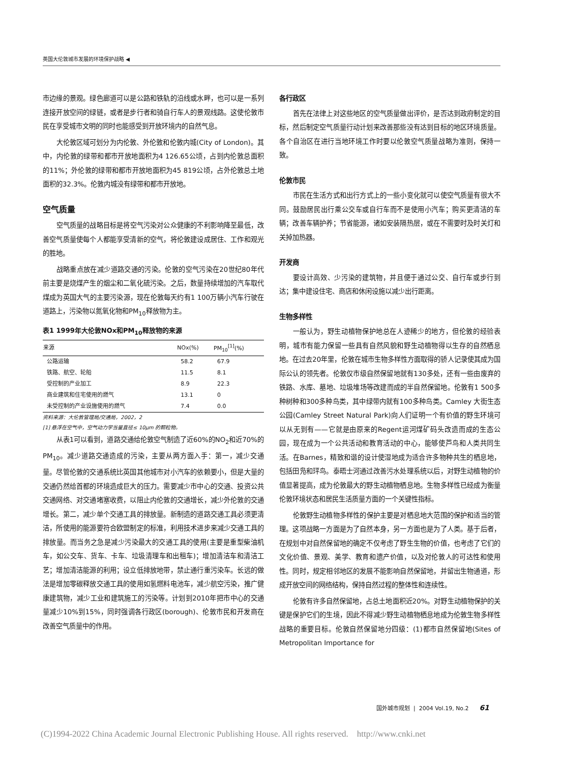英国大伦敦城市发展的环境保护战略 ◀
市边缘的景观。绿色廊道可以是公路和铁轨的沿线或水畔，也可以是一系列连接开放空间的绿链，或者是步行者和骑自行车人的景观线路。这使伦敦市民在享受城市文明的同时也能感受到开放环境内的自然气息。
大伦敦区域可划分为内伦敦、外伦敦和伦敦内城(City of London)。其中，内伦敦的绿带和都市开放地面积为4 126.65公顷，占到内伦敦总面积的11%；外伦敦的绿带和都市开放地面积为45 819公顷，占外伦敦总土地面积的32.3%。伦敦内城没有绿带和都市开放地。
空气质量
空气质量的战略目标是将空气污染对公众健康的不利影响降至最低，改善空气质量使每个人都能享受清新的空气，将伦敦建设成居住、工作和观光的胜地。
战略重点放在减少道路交通的污染。伦敦的空气污染在20世纪80年代前主要是烧煤产生的烟尘和二氧化硫污染。之后，数量持续增加的汽车取代煤成为英国大气的主要污染源，现在伦敦每天约有1 100万辆小汽车行驶在道路上，污染物以氮氧化物和PM<sub>10</sub>释放物为主。
表1 1999年大伦敦NOx和PM<sub>10</sub>释放物的来源
| 来源 | NOx(%) | PM<sub>10</sub><sup>[1]</sup>(%) |
| --- | --- | --- |
| 公路运输 | 58.2 | 67.9 |
| 铁路、航空、轮船 | 11.5 | 8.1 |
| 受控制的产业加工 | 8.9 | 22.3 |
| 商业建筑和住宅使用的燃气 | 13.1 | 0 |
| 未受控制的产业设施使用的燃气 | 7.4 | 0.0 |
资料来源：大伦敦管理局/交通局，2002，2
[1] 悬浮在空气中，空气动力学当量直径≤ 10μm 的颗粒物。
从表1可以看到，道路交通给伦敦空气制造了近60%的NO<sub>2</sub>和近70%的PM<sub>10</sub>。减少道路交通造成的污染，主要从两方面入手：第一，减少交通量。尽管伦敦的交通系统比英国其他城市对小汽车的依赖要小，但是大量的交通仍然给首都的环境造成巨大的压力。需要减少市中心的交通、投资公共交通网络、对交通堵塞收费，以阻止内伦敦的交通增长，减少外伦敦的交通增长。第二，减少单个交通工具的排放量。新制造的道路交通工具必须更清洁，所使用的能源要符合欧盟制定的标准，利用技术进步来减少交通工具的排放量。而当务之急是减少污染最大的交通工具的使用(主要是重型柴油机车，如公交车、货车、卡车、垃圾清理车和出租车)；增加清洁车和清洁工艺；增加清洁能源的利用；设立低排放地带，禁止通行重污染车。长远的做法是增加零碳释放交通工具的使用如氢燃料电池车，减少航空污染，推广健康建筑物，减少工业和建筑施工的污染等。计划到2010年把市中心的交通量减少10%到15%，同时强调各行政区(borough)、伦敦市民和开发商在改善空气质量中的作用。
各行政区
首先在法律上对这些地区的空气质量做出评价，是否达到政府制定的目标，然后制定空气质量行动计划来改善那些没有达到目标的地区环境质量。各个自治区在进行当地环境工作时要以伦敦空气质量战略为准则，保持一致。
伦敦市民
市民在生活方式和出行方式上的一些小变化就可以使空气质量有很大不同。鼓励居民出行乘公交车或自行车而不是使用小汽车；购买更清洁的车辆；改善车辆护养；节省能源，诸如安装隔热层，或在不需要时及时关灯和关掉加热器。
开发商
要设计高效、少污染的建筑物，并且便于通过公交、自行车或步行到达；集中建设住宅、商店和休闲设施以减少出行距离。
生物多样性
一般认为，野生动植物保护地总在人迹稀少的地方，但伦敦的经验表明，城市有能力保留一些具有自然风貌和野生动植物得以生存的自然栖息地。在过去20年里，伦敦在城市生物多样性方面取得的骄人记录使其成为国际公认的领先者。伦敦仅市级自然保留地就有130多处，还有一些由废弃的铁路、水库、墓地、垃圾堆场等改建而成的半自然保留地。伦敦有1 500多种树种和300多种鸟类，其中绿带内就有100多种鸟类。Camley 大街生态公园(Camley Street Natural Park)向人们证明一个有价值的野生环境可以从无到有——它就是由原来的Regent运河煤矿码头改造而成的生态公园，现在成为一个公共活动和教育活动的中心，能够使芦鸟和人类共同生活。在Barnes，精致和谐的设计使湿地成为适合许多物种共生的栖息地，包括田凫和玶鸟。泰晤士河通过改善污水处理系统以后，对野生动植物的价值显著提高，成为伦敦最大的野生动植物栖息地。生物多样性已经成为衡量伦敦环境状态和居民生活质量方面的一个关键性指标。
伦敦野生动植物多样性的保护主要是对栖息地大范围的保护和适当的管理。这项战略一方面是为了自然本身，另一方面也是为了人类。基于后者，在规划中对自然保留地的确定不仅考虑了野生生物的价值，也考虑了它们的文化价值、景观、美学、教育和遗产价值，以及对伦敦人的可达性和使用性。同时，规定相邻地区的发展不能影响自然保留地，并留出生物通道，形成开放空间的网络结构，保持自然过程的整体性和连续性。
伦敦有许多自然保留地，占总土地面积近20%。对野生动植物保护的关键是保护它们的生境，因此不得减少野生动植物栖息地成为伦敦生物多样性战略的重要目标。伦敦自然保留地分四级：(1)都市自然保留地(Sites of Metropolitan Importance for
国外城市规划 | 2004 Vol.19, No.2 61
(C)1994-2022 China Academic Journal Electronic Publishing House. All rights reserved. http://www.cnki.net